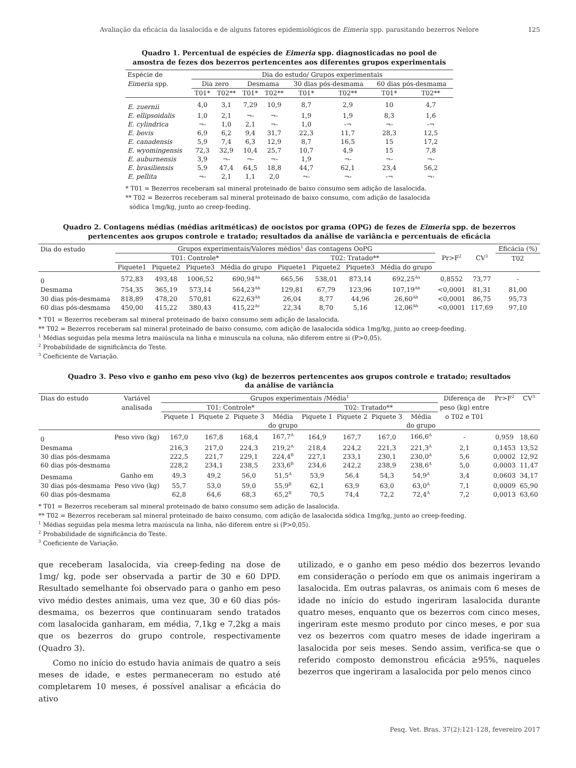Avaliação da eficácia da lasalocida e de alguns fatores epidemiológicos de Eimeria spp. parasitando bezerros Nelore 125
Quadro 1. Percentual de espécies de Eimeria spp. diagnosticadas no pool de
amostra de fezes dos bezerros pertencentes aos diferentes grupos experimentais
| Espécie de | Dia do estudo/ Grupos experimentais | | | | | | | |
| Eimeria spp. | Dia zero | | Desmama | | 30 dias pós-desmama | | 60 dias pós-desmama | |
| | T01* | T02** | T01* | T02** | T01* | T02** | T01* | T02** |
| E. zuernii | 4,0 | 3,1 | 7,29 | 10,9 | 8,7 | 2,9 | 10 | 4,7 |
| E. ellipsoidalis | 1,0 | 2,1 | ¬- | ¬- | 1,9 | 1,9 | 8,3 | 1,6 |
| E. cylindrica | ¬- | 1,0 | 2,1 | ¬- | 1,0 | -¬ | ¬- | -¬ |
| E. bovis | 6,9 | 6,2 | 9,4 | 31,7 | 22,3 | 11,7 | 28,3 | 12,5 |
| E. canadensis | 5,9 | 7,4 | 6,3 | 12,9 | 8,7 | 16,5 | 15 | 17,2 |
| E. wyomingensis | 72,3 | 32,9 | 10,4 | 25,7 | 10,7 | 4,9 | 15 | 7,8 |
| E. auburnensis | 3,9 | ¬- | ¬- | ¬- | 1,9 | ¬- | ¬- | ¬- |
| E. brasiliensis | 5,9 | 47,4 | 64,5 | 18,8 | 44,7 | 62,1 | 23,4 | 56,2 |
| E. pellita | ¬- | 2,1 | 1,1 | 2,0 | ¬- | ¬- | -¬ | ¬- |
* T01 = Bezerros receberam sal mineral proteinado de baixo consumo sem adição de lasalocida.
** T02 = Bezerros receberam sal mineral proteinado de baixo consumo, com adição de lasalocida
sódica 1mg/kg, junto ao creep-feeding.
Quadro 2. Contagens médias (médias aritméticas) de oocistos por grama (OPG) de fezes de Eimeria spp. de bezerros
pertencentes aos grupos controle e tratado; resultados da análise de variância e percentuais de eficácia
| Dia do estudo | Grupos experimentais/Valores médios<sup>1</sup> das contagens OoPG | | | | | | | | | | Eficácia (%) |
| | T01: Controle* | | | | T02: Tratado** | | | | Pr>F<sup>2</sup> | CV<sup>3</sup> | T02 |
| | Piquete1 | Piquete2 | Piquete3 | Média do grupo | Piquete1 | Piquete2 | Piquete3 | Média do grupo | | | |
| 0 | 572,83 | 493,48 | 1006,52 | 690,94<sup>Aa</sup> | 665,56 | 538,01 | 873,14 | 692,25<sup>Aa</sup> | 0,8552 | 73,77 | - |
| Desmama | 754,35 | 365,19 | 573,14 | 564,23<sup>Ab</sup> | 129,81 | 67,79 | 123,96 | 107,19<sup>Ab</sup> | <0,0001 | 81,31 | 81,00 |
| 30 dias pós-desmama | 818,89 | 478,20 | 570,81 | 622,63<sup>Ab</sup> | 26,04 | 8,77 | 44,96 | 26,60<sup>Ab</sup> | <0,0001 | 86,75 | 95,73 |
| 60 dias pós-desmama | 450,00 | 415,22 | 380,43 | 415,22<sup>Ac</sup> | 22,34 | 8,70 | 5,16 | 12,06<sup>Ab</sup> | <0,0001 | 117,69 | 97,10 |
* T01 = Bezerros receberam sal mineral proteinado de baixo consumo sem adição de lasalocida.
** T02 = Bezerros receberam sal mineral proteinado de baixo consumo, com adição de lasalocida sódica 1mg/kg, junto ao creep-feeding.
<sup>1</sup> Médias seguidas pela mesma letra maiúscula na linha e minuscula na coluna, não diferem entre si (P>0,05).
<sup>2</sup> Probabilidade de significância do Teste.
<sup>3</sup> Coeficiente de Variação.
Quadro 3. Peso vivo e ganho em peso vivo (kg) de bezerros pertencentes aos grupos controle e tratado; resultados
da análise de variância
| Dias do estudo | Variável | Grupos experimentais /Média<sup>1</sup> | | | | | | | | Diferença de | Pr>F<sup>2</sup> | CV<sup>3</sup> |
| | analisada | T01: Controle* | | | | T02: Tratado** | | | | peso (kg) entre | | |
| | | Piquete 1 | Piquete 2 | Piquete 3 | Média | Piquete 1 | Piquete 2 | Piquete 3 | Média | o T02 e T01 | | |
| | | | | | do grupo | | | | do grupo | | | |
| 0 | Peso vivo (kg) | 167,0 | 167,8 | 168,4 | 167,7<sup>A</sup> | 164,9 | 167,7 | 167,0 | 166,6<sup>A</sup> | - | 0,959 | 18,60 |
| Desmama | | 216,3 | 217,0 | 224,3 | 219,2<sup>A</sup> | 218,4 | 224,2 | 221,3 | 221,3<sup>A</sup> | 2,1 | 0,1453 | 13,52 |
| 30 dias pós-desmama | | 222,5 | 221,7 | 229,1 | 224,4<sup>B</sup> | 227,1 | 233,1 | 230,1 | 230,0<sup>A</sup> | 5,6 | 0,0002 | 12,92 |
| 60 dias pós-desmama | | 228,2 | 234,1 | 238,5 | 233,6<sup>B</sup> | 234,6 | 242,2 | 238,9 | 238,6<sup>A</sup> | 5,0 | 0,0003 | 11,47 |
| Desmama | Ganho em | 49,3 | 49,2 | 56,0 | 51,5<sup>A</sup> | 53,9 | 56,4 | 54,3 | 54,9<sup>A</sup> | 3,4 | 0,0603 | 34,17 |
| 30 dias pós-desmama | Peso vivo (kg) | 55,7 | 53,0 | 59,0 | 55,9<sup>B</sup> | 62,1 | 63,9 | 63,0 | 63,0<sup>A</sup> | 7,1 | 0,0009 | 65,90 |
| 60 dias pós-desmama | | 62,8 | 64,6 | 68,3 | 65,2<sup>B</sup> | 70,5 | 74,4 | 72,2 | 72,4<sup>A</sup> | 7,2 | 0,0013 | 63,60 |
* T01 = Bezerros receberam sal mineral proteinado de baixo consumo sem adição de lasalocida.
** T02 = Bezerros receberam sal mineral proteinado de baixo consumo, com adição de lasalocida sódica 1mg/kg, junto ao creep-feeding.
<sup>1</sup> Médias seguidas pela mesma letra maiúscula na linha, não diferem entre si (P>0,05).
<sup>2</sup> Probabilidade de significância do Teste.
<sup>3</sup> Coeficiente de Variação.
que receberam lasalocida, via creep-feding na dose de 1mg/ kg, pode ser observada a partir de 30 e 60 DPD. Resultado semelhante foi observado para o ganho em peso vivo médio destes animais, uma vez que, 30 e 60 dias pós-desmama, os bezerros que continuaram sendo tratados com lasalocida ganharam, em média, 7,1kg e 7,2kg a mais que os bezerros do grupo controle, respectivamente (Quadro 3).
Como no início do estudo havia animais de quatro a seis meses de idade, e estes permaneceram no estudo até completarem 10 meses, é possível analisar a eficácia do ativo
utilizado, e o ganho em peso médio dos bezerros levando em consideração o período em que os animais ingeriram a lasalocida. Em outras palavras, os animais com 6 meses de idade no início do estudo ingeriram lasalocida durante quatro meses, enquanto que os bezerros com cinco meses, ingeriram este mesmo produto por cinco meses, e por sua vez os bezerros com quatro meses de idade ingeriram a lasalocida por seis meses. Sendo assim, verifica-se que o referido composto demonstrou eficácia ≥95%, naqueles bezerros que ingeriram a lasalocida por pelo menos cinco
Pesq. Vet. Bras. 37(2):121-128, fevereiro 2017